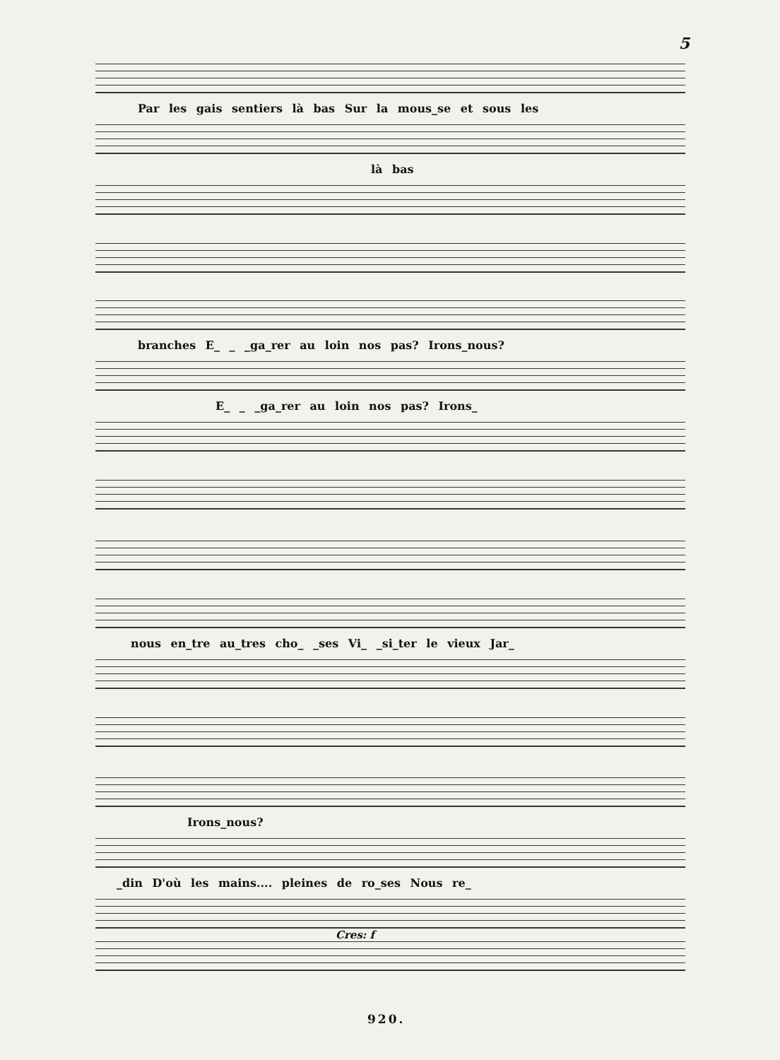5
Par les gais sentiers là bas Sur la mous_se et sous les
là bas
branches E_ _ _ga_rer au loin nos pas? Irons_nous?
E_ _ _ga_rer au loin nos pas? Irons_
nous en_tre au_tres cho_ _ses Vi_ _si_ter le vieux Jar_
Irons_nous?
_din D'où les mains.... pleines de ro_ses Nous re_
Cres: f
920.